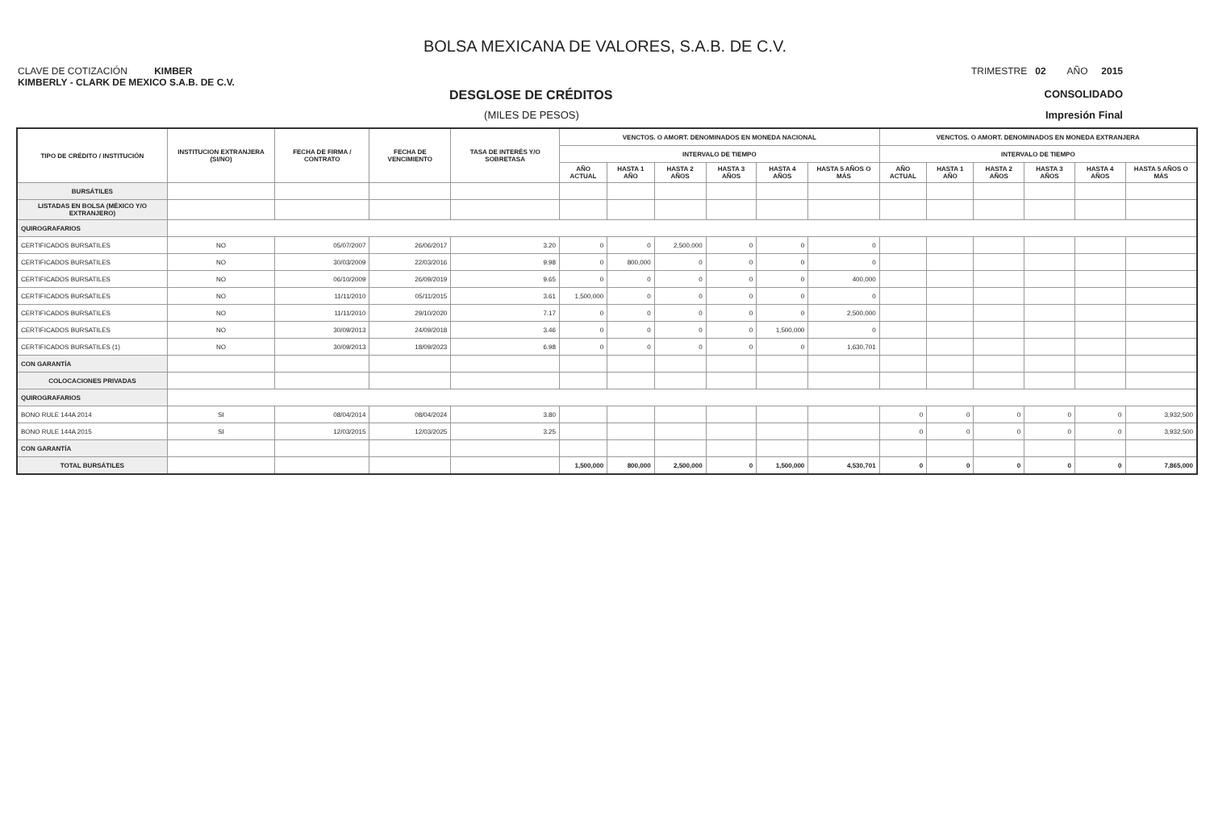BOLSA MEXICANA DE VALORES, S.A.B. DE C.V.
CLAVE DE COTIZACIÓN KIMBER TRIMESTRE 02 AÑO 2015
KIMBERLY - CLARK DE MEXICO S.A.B. DE C.V.
DESGLOSE DE CRÉDITOS
CONSOLIDADO
(MILES DE PESOS) Impresión Final
| TIPO DE CRÉDITO / INSTITUCIÓN | INSTITUCION EXTRANJERA (SI/NO) | FECHA DE FIRMA / CONTRATO | FECHA DE VENCIMIENTO | TASA DE INTERÉS Y/O SOBRETASA | VENCTOS. O AMORT. DENOMINADOS EN MONEDA NACIONAL | | | | | | VENCTOS. O AMORT. DENOMINADOS EN MONEDA EXTRANJERA | | | | | |
| --- | --- | --- | --- | --- | --- | --- | --- | --- | --- | --- | --- | --- | --- | --- | --- | --- |
| | | | | | INTERVALO DE TIEMPO | | | | | | INTERVALO DE TIEMPO | | | | | |
| | | | | | AÑO ACTUAL | HASTA 1 AÑO | HASTA 2 AÑOS | HASTA 3 AÑOS | HASTA 4 AÑOS | HASTA 5 AÑOS O MÁS | AÑO ACTUAL | HASTA 1 AÑO | HASTA 2 AÑOS | HASTA 3 AÑOS | HASTA 4 AÑOS | HASTA 5 AÑOS O MÁS |
| BURSÁTILES | | | | | | | | | | | | | | | | |
| LISTADAS EN BOLSA (MÉXICO Y/O EXTRANJERO) | | | | | | | | | | | | | | | | |
| QUIROGRAFARIOS | | | | | | | | | | | | | | | | |
| CERTIFICADOS BURSATILES | NO | 05/07/2007 | 26/06/2017 | 3.20 | 0 | 0 | 2,500,000 | 0 | 0 | 0 | | | | | | |
| CERTIFICADOS BURSATILES | NO | 30/03/2009 | 22/03/2016 | 9.98 | 0 | 800,000 | 0 | 0 | 0 | 0 | | | | | | |
| CERTIFICADOS BURSATILES | NO | 06/10/2009 | 26/09/2019 | 9.65 | 0 | 0 | 0 | 0 | 0 | 400,000 | | | | | | |
| CERTIFICADOS BURSATILES | NO | 11/11/2010 | 05/11/2015 | 3.61 | 1,500,000 | 0 | 0 | 0 | 0 | 0 | | | | | | |
| CERTIFICADOS BURSATILES | NO | 11/11/2010 | 29/10/2020 | 7.17 | 0 | 0 | 0 | 0 | 0 | 2,500,000 | | | | | | |
| CERTIFICADOS BURSATILES | NO | 30/09/2013 | 24/09/2018 | 3.46 | 0 | 0 | 0 | 0 | 1,500,000 | 0 | | | | | | |
| CERTIFICADOS BURSATILES (1) | NO | 30/09/2013 | 18/09/2023 | 6.98 | 0 | 0 | 0 | 0 | 0 | 1,630,701 | | | | | | |
| CON GARANTÍA | | | | | | | | | | | | | | | | |
| COLOCACIONES PRIVADAS | | | | | | | | | | | | | | | | |
| QUIROGRAFARIOS | | | | | | | | | | | | | | | | |
| BONO RULE 144A 2014 | SI | 08/04/2014 | 08/04/2024 | 3.80 | | | | | | | 0 | 0 | 0 | 0 | 0 | 3,932,500 |
| BONO RULE 144A 2015 | SI | 12/03/2015 | 12/03/2025 | 3.25 | | | | | | | 0 | 0 | 0 | 0 | 0 | 3,932,500 |
| CON GARANTÍA | | | | | | | | | | | | | | | | |
| TOTAL BURSÁTILES | | | | | 1,500,000 | 800,000 | 2,500,000 | 0 | 1,500,000 | 4,530,701 | 0 | 0 | 0 | 0 | 0 | 7,865,000 |